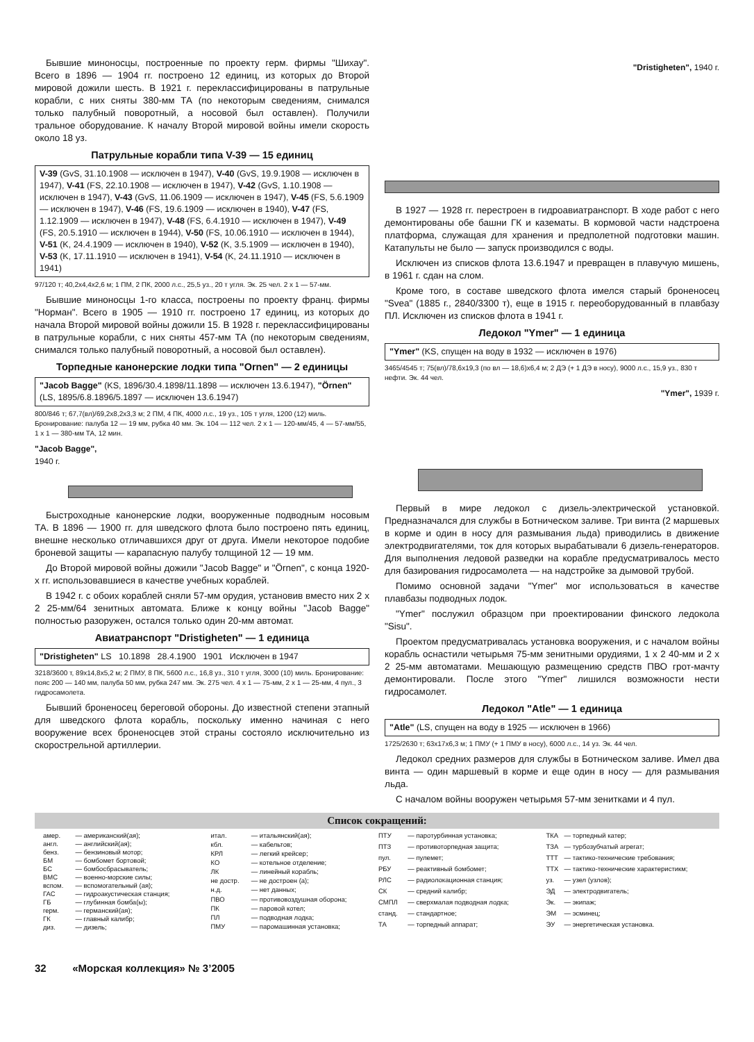Бывшие миноносцы, построенные по проекту герм. фирмы "Шихау". Всего в 1896 — 1904 гг. построено 12 единиц, из которых до Второй мировой дожили шесть. В 1921 г. переклассифицированы в патрульные корабли, с них сняты 380-мм ТА (по некоторым сведениям, снимался только палубный поворотный, а носовой был оставлен). Получили тральное оборудование. К началу Второй мировой войны имели скорость около 18 уз.
Патрульные корабли типа V-39 — 15 единиц
V-39 (GvS, 31.10.1908 — исключен в 1947), V-40 (GvS, 19.9.1908 — исключен в 1947), V-41 (FS, 22.10.1908 — исключен в 1947), V-42 (GvS, 1.10.1908 — исключен в 1947), V-43 (GvS, 11.06.1909 — исключен в 1947), V-45 (FS, 5.6.1909 — исключен в 1947), V-46 (FS, 19.6.1909 — исключен в 1940), V-47 (FS, 1.12.1909 — исключен в 1947), V-48 (FS, 6.4.1910 — исключен в 1947), V-49 (FS, 20.5.1910 — исключен в 1944), V-50 (FS, 10.06.1910 — исключен в 1944), V-51 (K, 24.4.1909 — исключен в 1940), V-52 (K, 3.5.1909 — исключен в 1940), V-53 (K, 17.11.1910 — исключен в 1941), V-54 (K, 24.11.1910 — исключен в 1941)
97/120 т; 40,2x4,4x2,6 м; 1 ПМ, 2 ПК, 2000 л.с., 25,5 уз., 20 т угля. Эк. 25 чел. 2 x 1 — 57-мм.
Бывшие миноносцы 1-го класса, построены по проекту франц. фирмы "Норман". Всего в 1905 — 1910 гг. построено 17 единиц, из которых до начала Второй мировой войны дожили 15. В 1928 г. переклассифицированы в патрульные корабли, с них сняты 457-мм ТА (по некоторым сведениям, снимался только палубный поворотный, а носовой был оставлен).
Торпедные канонерские лодки типа "Ornen" — 2 единицы
"Jacob Bagge" (KS, 1896/30.4.1898/11.1898 — исключен 13.6.1947), "Örnen" (LS, 1895/6.8.1896/5.1897 — исключен 13.6.1947)
800/846 т; 67,7(вл)/69,2x8,2x3,3 м; 2 ПМ, 4 ПК, 4000 л.с., 19 уз., 105 т угля, 1200 (12) миль. Бронирование: палуба 12 — 19 мм, рубка 40 мм. Эк. 104 — 112 чел. 2 x 1 — 120-мм/45, 4 — 57-мм/55, 1 x 1 — 380-мм ТА, 12 мин.
"Jacob Bagge",
1940 г.
Быстроходные канонерские лодки, вооруженные подводным носовым ТА. В 1896 — 1900 гг. для шведского флота было построено пять единиц, внешне несколько отличавшихся друг от друга. Имели некоторое подобие броневой защиты — карапасную палубу толщиной 12 — 19 мм.
До Второй мировой войны дожили "Jacob Bagge" и "Örnen", с конца 1920-х гг. использовавшиеся в качестве учебных кораблей.
В 1942 г. с обоих кораблей сняли 57-мм орудия, установив вместо них 2 x 2 25-мм/64 зенитных автомата. Ближе к концу войны "Jacob Bagge" полностью разоружен, остался только один 20-мм автомат.
Авиатранспорт "Dristigheten" — 1 единица
"Dristigheten" LS 10.1898 28.4.1900 1901 Исключен в 1947
3218/3600 т, 89x14,8x5,2 м; 2 ПМУ, 8 ПК, 5600 л.с., 16,8 уз., 310 т угля, 3000 (10) миль. Бронирование: пояс 200 — 140 мм, палуба 50 мм, рубка 247 мм. Эк. 275 чел. 4 x 1 — 75-мм, 2 x 1 — 25-мм, 4 пул., 3 гидросамолета.
Бывший броненосец береговой обороны. До известной степени этапный для шведского флота корабль, поскольку именно начиная с него вооружение всех броненосцев этой страны состояло исключительно из скорострельной артиллерии.
"Dristigheten", 1940 г.
В 1927 — 1928 гг. перестроен в гидроавиатранспорт. В ходе работ с него демонтированы обе башни ГК и казематы. В кормовой части надстроена платформа, служащая для хранения и предполетной подготовки машин. Катапульты не было — запуск производился с воды.
Исключен из списков флота 13.6.1947 и превращен в плавучую мишень, в 1961 г. сдан на слом.
Кроме того, в составе шведского флота имелся старый броненосец "Svea" (1885 г., 2840/3300 т), еще в 1915 г. переоборудованный в плавбазу ПЛ. Исключен из списков флота в 1941 г.
Ледокол "Ymer" — 1 единица
"Ymer" (KS, спущен на воду в 1932 — исключен в 1976)
3465/4545 т; 75(вл)/78,6x19,3 (по вл — 18,6)x6,4 м; 2 ДЭ (+ 1 ДЭ в носу), 9000 л.с., 15,9 уз., 830 т нефти. Эк. 44 чел.
"Ymer", 1939 г.
Первый в мире ледокол с дизель-электрической установкой. Предназначался для службы в Ботническом заливе. Три винта (2 маршевых в корме и один в носу для размывания льда) приводились в движение электродвигателями, ток для которых вырабатывали 6 дизель-генераторов. Для выполнения ледовой разведки на корабле предусматривалось место для базирования гидросамолета — на надстройке за дымовой трубой.
Помимо основной задачи "Ymer" мог использоваться в качестве плавбазы подводных лодок.
"Ymer" послужил образцом при проектировании финского ледокола "Sisu".
Проектом предусматривалась установка вооружения, и с началом войны корабль оснастили четырьмя 75-мм зенитными орудиями, 1 x 2 40-мм и 2 x 2 25-мм автоматами. Мешающую размещению средств ПВО грот-мачту демонтировали. После этого "Ymer" лишился возможности нести гидросамолет.
Ледокол "Atle" — 1 единица
"Atle" (LS, спущен на воду в 1925 — исключен в 1966)
1725/2630 т; 63x17x6,3 м; 1 ПМУ (+ 1 ПМУ в носу), 6000 л.с., 14 уз. Эк. 44 чел.
Ледокол средних размеров для службы в Ботническом заливе. Имел два винта — один маршевый в корме и еще один в носу — для размывания льда.
С началом войны вооружен четырьмя 57-мм зенитками и 4 пул.
Список сокращений:
| амер. | — американский(ая); |
| англ. | — английский(ая); |
| бенз. | — бензиновый мотор; |
| БМ | — бомбомет бортовой; |
| БС | — бомбосбрасыватель; |
| ВМС | — военно-морские силы; |
| вспом. | — вспомогательный (ая); |
| ГАС | — гидроакустическая станция; |
| ГБ | — глубинная бомба(ы); |
| герм. | — германский(ая); |
| ГК | — главный калибр; |
| диз. | — дизель; |
| итал. | — итальянский(ая); |
| кбл. | — кабельтов; |
| КРЛ | — легкий крейсер; |
| КО | — котельное отделение; |
| ЛК | — линейный корабль; |
| не достр. | — не достроен (а); |
| н.д. | — нет данных; |
| ПВО | — противовоздушная оборона; |
| ПК | — паровой котел; |
| ПЛ | — подводная лодка; |
| ПМУ | — паромашинная установка; |
| ПТУ | — паротурбинная установка; |
| ПТЗ | — противоторпедная защита; |
| пул. | — пулемет; |
| РБУ | — реактивный бомбомет; |
| РЛС | — радиолокационная станция; |
| СК | — средний калибр; |
| СМПЛ | — сверхмалая подводная лодка; |
| станд. | — стандартное; |
| ТА | — торпедный аппарат; |
| ТКА | — торпедный катер; |
| ТЗА | — турбозубчатый агрегат; |
| ТТТ | — тактико-технические требования; |
| ТТХ | — тактико-технические характеристикм; |
| уз. | — узел (узлов); |
| ЭД | — электродвигатель; |
| Эк. | — экипаж; |
| ЭМ | — эсминец; |
| ЭУ | — энергетическая установка. |
32 «Морская коллекция» № 3’2005